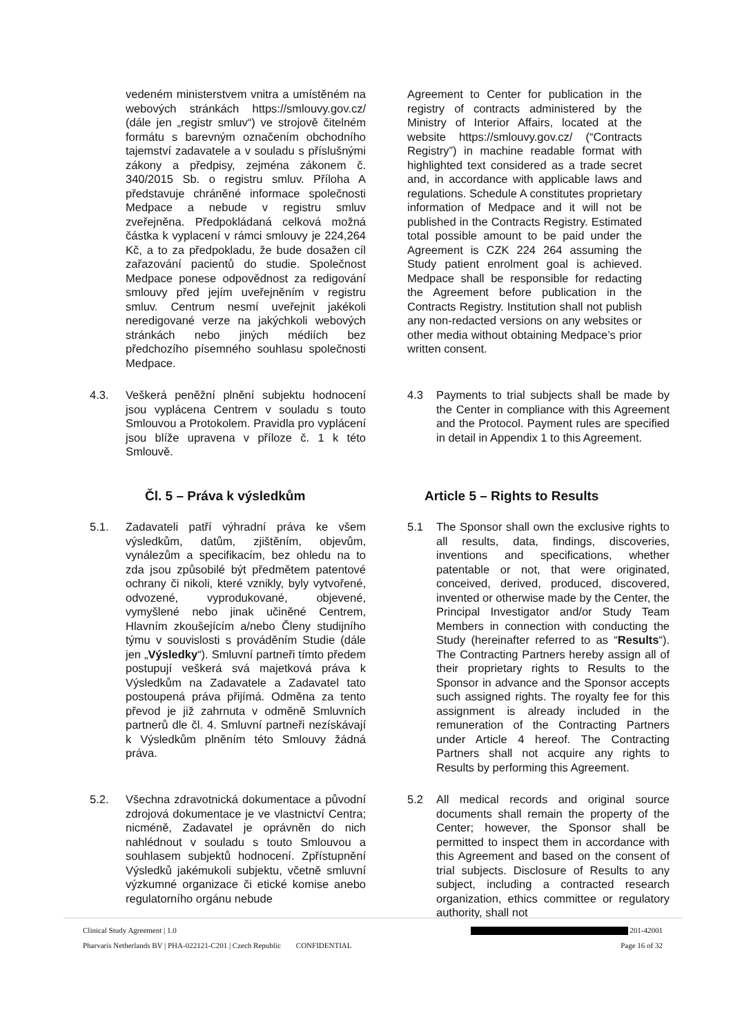vedeném ministerstvem vnitra a umístěném na webových stránkách https://smlouvy.gov.cz/ (dále jen „registr smluv“) ve strojově čitelném formátu s barevným označením obchodního tajemství zadavatele a v souladu s příslušnými zákony a předpisy, zejména zákonem č. 340/2015 Sb. o registru smluv. Příloha A představuje chráněné informace společnosti Medpace a nebude v registru smluv zveřejněna. Předpokládaná celková možná částka k vyplacení v rámci smlouvy je 224,264 Kč, a to za předpokladu, že bude dosažen cíl zařazování pacientů do studie. Společnost Medpace ponese odpovědnost za redigování smlouvy před jejím uveřejněním v registru smluv. Centrum nesmí uveřejnit jakékoli neredigované verze na jakýchkoli webových stránkách nebo jiných médiích bez předchozího písemného souhlasu společnosti Medpace.
Agreement to Center for publication in the registry of contracts administered by the Ministry of Interior Affairs, located at the website https://smlouvy.gov.cz/ (“Contracts Registry”) in machine readable format with highlighted text considered as a trade secret and, in accordance with applicable laws and regulations. Schedule A constitutes proprietary information of Medpace and it will not be published in the Contracts Registry. Estimated total possible amount to be paid under the Agreement is CZK 224 264 assuming the Study patient enrolment goal is achieved. Medpace shall be responsible for redacting the Agreement before publication in the Contracts Registry. Institution shall not publish any non-redacted versions on any websites or other media without obtaining Medpace’s prior written consent.
4.3. Veškerá peněžní plnění subjektu hodnocení jsou vyplácena Centrem v souladu s touto Smlouvou a Protokolem. Pravidla pro vyplácení jsou blíže upravena v příloze č. 1 k této Smlouvě.
4.3 Payments to trial subjects shall be made by the Center in compliance with this Agreement and the Protocol. Payment rules are specified in detail in Appendix 1 to this Agreement.
Čl. 5 – Práva k výsledkům Article 5 – Rights to Results
5.1. Zadavateli patří výhradní práva ke všem výsledkům, datům, zjištěním, objevům, vynálezům a specifikacím, bez ohledu na to zda jsou způsobilé být předmětem patentové ochrany či nikoli, které vznikly, byly vytvořené, odvozené, vyprodukované, objevené, vymyšlené nebo jinak učiněné Centrem, Hlavním zkoušejícím a/nebo Členy studijního týmu v souvislosti s prováděním Studie (dále jen „Výsledky“). Smluvní partneři tímto předem postupují veškerá svá majetková práva k Výsledkům na Zadavatele a Zadavatel tato postoupená práva přijímá. Odměna za tento převod je již zahrnuta v odměně Smluvních partnerů dle čl. 4. Smluvní partneři nezískávají k Výsledkům plněním této Smlouvy žádná práva.
5.1 The Sponsor shall own the exclusive rights to all results, data, findings, discoveries, inventions and specifications, whether patentable or not, that were originated, conceived, derived, produced, discovered, invented or otherwise made by the Center, the Principal Investigator and/or Study Team Members in connection with conducting the Study (hereinafter referred to as “Results“). The Contracting Partners hereby assign all of their proprietary rights to Results to the Sponsor in advance and the Sponsor accepts such assigned rights. The royalty fee for this assignment is already included in the remuneration of the Contracting Partners under Article 4 hereof. The Contracting Partners shall not acquire any rights to Results by performing this Agreement.
5.2. Všechna zdravotnická dokumentace a původní zdrojová dokumentace je ve vlastnictví Centra; nicméně, Zadavatel je oprávněn do nich nahlédnout v souladu s touto Smlouvou a souhlasem subjektů hodnocení. Zpřístupnění Výsledků jakémukoli subjektu, včetně smluvní výzkumné organizace či etické komise anebo regulatorního orgánu nebude
5.2 All medical records and original source documents shall remain the property of the Center; however, the Sponsor shall be permitted to inspect them in accordance with this Agreement and based on the consent of trial subjects. Disclosure of Results to any subject, including a contracted research organization, ethics committee or regulatory authority, shall not
Clinical Study Agreement | 1.0 201-42001
Pharvaris Netherlands BV | PHA-022121-C201 | Czech Republic CONFIDENTIAL Page 16 of 32